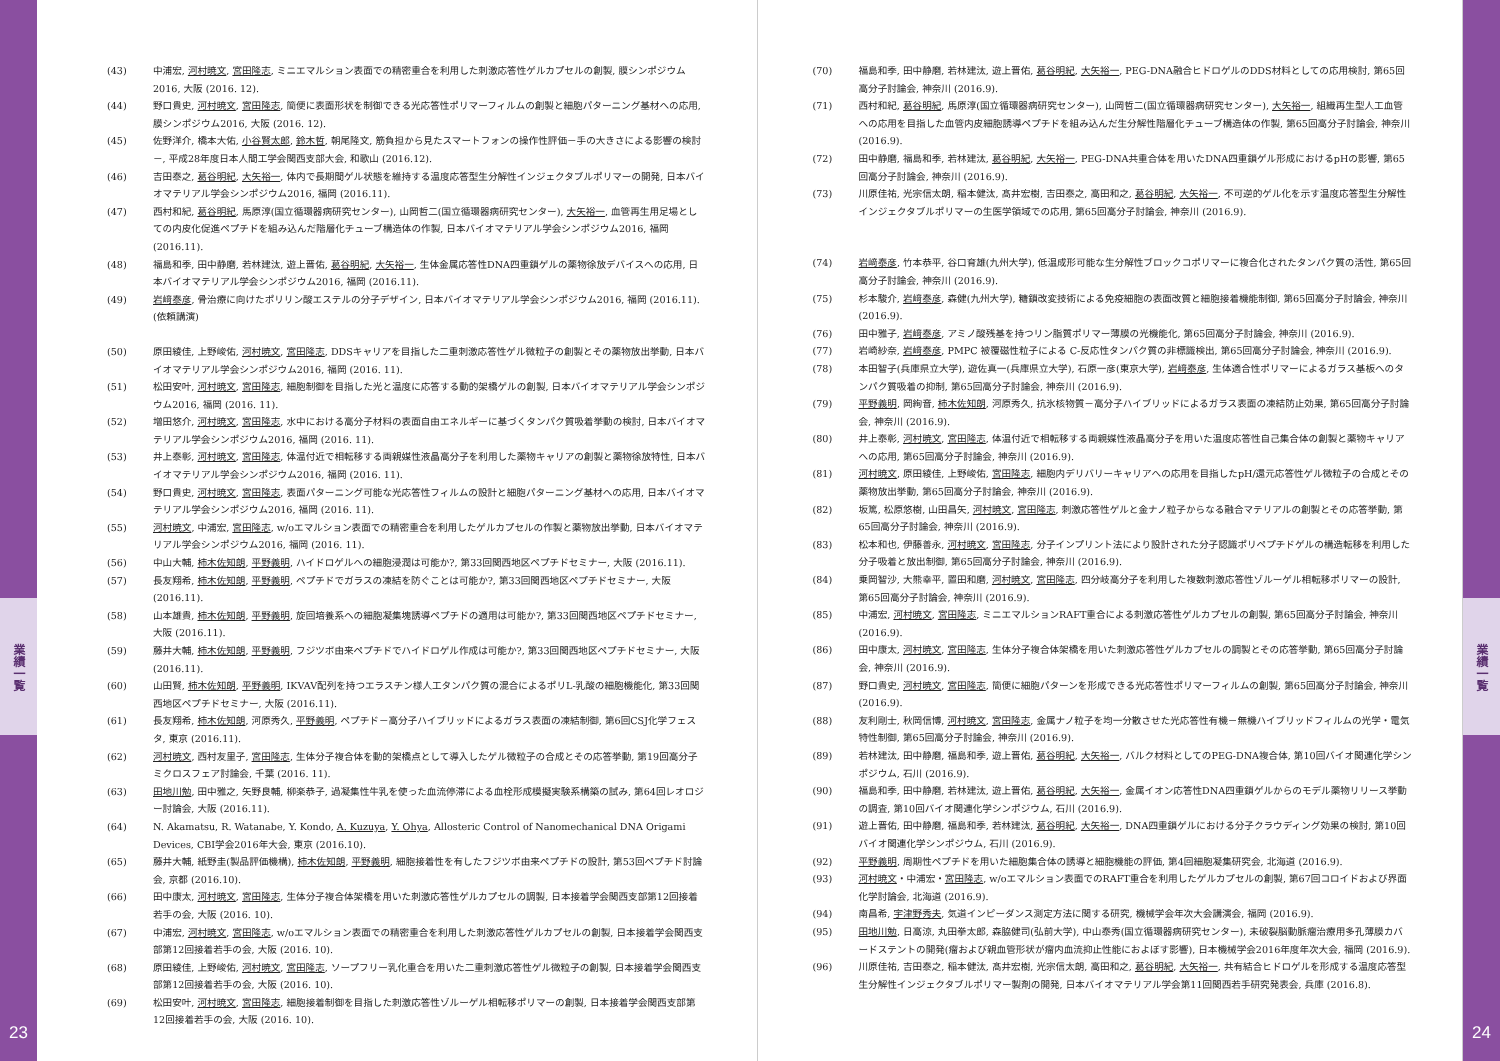業績一覧
23
(43) 中浦宏, 河村暁文, 宮田隆志, ミニエマルション表面での精密重合を利用した刺激応答性ゲルカプセルの創製, 膜シンポジウム2016, 大阪 (2016. 12).
(44) 野口貴史, 河村暁文, 宮田隆志, 簡便に表面形状を制御できる光応答性ポリマーフィルムの創製と細胞パターニング基材への応用, 膜シンポジウム2016, 大阪 (2016. 12).
(45) 佐野洋介, 橋本大佑, 小谷賢太郎, 鈴木哲, 朝尾隆文, 筋負担から見たスマートフォンの操作性評価－手の大きさによる影響の検討－, 平成28年度日本人間工学会関西支部大会, 和歌山 (2016.12).
(46) 吉田泰之, 葛谷明紀, 大矢裕一, 体内で長期間ゲル状態を維持する温度応答型生分解性インジェクタブルポリマーの開発, 日本バイオマテリアル学会シンポジウム2016, 福岡 (2016.11).
(47) 西村和紀, 葛谷明紀, 馬原淳(国立循環器病研究センター), 山岡哲二(国立循環器病研究センター), 大矢裕一, 血管再生用足場としての内皮化促進ペプチドを組み込んだ階層化チューブ構造体の作製, 日本バイオマテリアル学会シンポジウム2016, 福岡 (2016.11).
(48) 福島和季, 田中静磨, 若林建汰, 遊上晋佑, 葛谷明紀, 大矢裕一, 生体金属応答性DNA四重鎖ゲルの薬物徐放デバイスへの応用, 日本バイオマテリアル学会シンポジウム2016, 福岡 (2016.11).
(49) 岩﨑泰彦, 骨治療に向けたポリリン酸エステルの分子デザイン, 日本バイオマテリアル学会シンポジウム2016, 福岡 (2016.11). (依頼講演)
(50) 原田綾佳, 上野峻佑, 河村暁文, 宮田隆志, DDSキャリアを目指した二重刺激応答性ゲル微粒子の創製とその薬物放出挙動, 日本バイオマテリアル学会シンポジウム2016, 福岡 (2016. 11).
(51) 松田安叶, 河村暁文, 宮田隆志, 細胞制御を目指した光と温度に応答する動的架橋ゲルの創製, 日本バイオマテリアル学会シンポジウム2016, 福岡 (2016. 11).
(52) 増田悠介, 河村暁文, 宮田隆志, 水中における高分子材料の表面自由エネルギーに基づくタンパク質吸着挙動の検討, 日本バイオマテリアル学会シンポジウム2016, 福岡 (2016. 11).
(53) 井上泰彰, 河村暁文, 宮田隆志, 体温付近で相転移する両親媒性液晶高分子を利用した薬物キャリアの創製と薬物徐放特性, 日本バイオマテリアル学会シンポジウム2016, 福岡 (2016. 11).
(54) 野口貴史, 河村暁文, 宮田隆志, 表面パターニング可能な光応答性フィルムの設計と細胞パターニング基材への応用, 日本バイオマテリアル学会シンポジウム2016, 福岡 (2016. 11).
(55) 河村暁文, 中浦宏, 宮田隆志, w/oエマルション表面での精密重合を利用したゲルカプセルの作製と薬物放出挙動, 日本バイオマテリアル学会シンポジウム2016, 福岡 (2016. 11).
(56) 中山大輔, 柿木佐知朗, 平野義明, ハイドロゲルへの細胞浸潤は可能か?, 第33回関西地区ペプチドセミナー, 大阪 (2016.11).
(57) 長友翔希, 柿木佐知朗, 平野義明, ペプチドでガラスの凍結を防ぐことは可能か?, 第33回関西地区ペプチドセミナー, 大阪 (2016.11).
(58) 山本雄貴, 柿木佐知朗, 平野義明, 旋回培養系への細胞凝集塊誘導ペプチドの適用は可能か?, 第33回関西地区ペプチドセミナー, 大阪 (2016.11).
(59) 藤井大輔, 柿木佐知朗, 平野義明, フジツボ由来ペプチドでハイドロゲル作成は可能か?, 第33回関西地区ペプチドセミナー, 大阪 (2016.11).
(60) 山田賢, 柿木佐知朗, 平野義明, IKVAV配列を持つエラスチン様人工タンパク質の混合によるポリL-乳酸の細胞機能化, 第33回関西地区ペプチドセミナー, 大阪 (2016.11).
(61) 長友翔希, 柿木佐知朗, 河原秀久, 平野義明, ペプチド－高分子ハイブリッドによるガラス表面の凍結制御, 第6回CSJ化学フェスタ, 東京 (2016.11).
(62) 河村暁文, 西村友里子, 宮田隆志, 生体分子複合体を動的架橋点として導入したゲル微粒子の合成とその応答挙動, 第19回高分子ミクロスフェア討論会, 千葉 (2016. 11).
(63) 田地川勉, 田中雅之, 矢野良輔, 柳楽恭子, 過凝集性牛乳を使った血流停滞による血栓形成模擬実験系構築の試み, 第64回レオロジー討論会, 大阪 (2016.11).
(64) N. Akamatsu, R. Watanabe, Y. Kondo, A. Kuzuya, Y. Ohya, Allosteric Control of Nanomechanical DNA Origami Devices, CBI学会2016年大会, 東京 (2016.10).
(65) 藤井大輔, 紙野圭(製品評価機構), 柿木佐知朗, 平野義明, 細胞接着性を有したフジツボ由来ペプチドの設計, 第53回ペプチド討論会, 京都 (2016.10).
(66) 田中康太, 河村暁文, 宮田隆志, 生体分子複合体架橋を用いた刺激応答性ゲルカプセルの調製, 日本接着学会関西支部第12回接着若手の会, 大阪 (2016. 10).
(67) 中浦宏, 河村暁文, 宮田隆志, w/oエマルション表面での精密重合を利用した刺激応答性ゲルカプセルの創製, 日本接着学会関西支部第12回接着若手の会, 大阪 (2016. 10).
(68) 原田綾佳, 上野峻佑, 河村暁文, 宮田隆志, ソープフリー乳化重合を用いた二重刺激応答性ゲル微粒子の創製, 日本接着学会関西支部第12回接着若手の会, 大阪 (2016. 10).
(69) 松田安叶, 河村暁文, 宮田隆志, 細胞接着制御を目指した刺激応答性ゾルーゲル相転移ポリマーの創製, 日本接着学会関西支部第12回接着若手の会, 大阪 (2016. 10).
(70) 福島和季, 田中静磨, 若林建汰, 遊上晋佑, 葛谷明紀, 大矢裕一, PEG-DNA融合ヒドロゲルのDDS材料としての応用検討, 第65回高分子討論会, 神奈川 (2016.9).
(71) 西村和紀, 葛谷明紀, 馬原淳(国立循環器病研究センター), 山岡哲二(国立循環器病研究センター), 大矢裕一, 組織再生型人工血管への応用を目指した血管内皮細胞誘導ペプチドを組み込んだ生分解性階層化チューブ構造体の作製, 第65回高分子討論会, 神奈川 (2016.9).
(72) 田中静磨, 福島和季, 若林建汰, 葛谷明紀, 大矢裕一, PEG-DNA共重合体を用いたDNA四重鎖ゲル形成におけるpHの影響, 第65回高分子討論会, 神奈川 (2016.9).
(73) 川原佳祐, 光宗信太朗, 稲本健汰, 髙井宏樹, 吉田泰之, 高田和之, 葛谷明紀, 大矢裕一, 不可逆的ゲル化を示す温度応答型生分解性インジェクタブルポリマーの生医学領域での応用, 第65回高分子討論会, 神奈川 (2016.9).
(74) 岩﨑泰彦, 竹本恭平, 谷口育雄(九州大学), 低温成形可能な生分解性ブロックコポリマーに複合化されたタンパク質の活性, 第65回高分子討論会, 神奈川 (2016.9).
(75) 杉本駿介, 岩﨑泰彦, 森健(九州大学), 糖鎖改変技術による免疫細胞の表面改質と細胞接着機能制御, 第65回高分子討論会, 神奈川 (2016.9).
(76) 田中雅子, 岩﨑泰彦, アミノ酸残基を持つリン脂質ポリマー薄膜の光機能化, 第65回高分子討論会, 神奈川 (2016.9).
(77) 岩崎紗奈, 岩﨑泰彦, PMPC 被覆磁性粒子による C-反応性タンパク質の非標識検出, 第65回高分子討論会, 神奈川 (2016.9).
(78) 本田智子(兵庫県立大学), 遊佐真一(兵庫県立大学), 石原一彦(東京大学), 岩﨑泰彦, 生体適合性ポリマーによるガラス基板へのタンパク質吸着の抑制, 第65回高分子討論会, 神奈川 (2016.9).
(79) 平野義明, 岡絢音, 柿木佐知朗, 河原秀久, 抗氷核物質－高分子ハイブリッドによるガラス表面の凍結防止効果, 第65回高分子討論会, 神奈川 (2016.9).
(80) 井上泰彰, 河村暁文, 宮田隆志, 体温付近で相転移する両親媒性液晶高分子を用いた温度応答性自己集合体の創製と薬物キャリアへの応用, 第65回高分子討論会, 神奈川 (2016.9).
(81) 河村暁文, 原田綾佳, 上野峻佑, 宮田隆志, 細胞内デリバリーキャリアへの応用を目指したpH/還元応答性ゲル微粒子の合成とその薬物放出挙動, 第65回高分子討論会, 神奈川 (2016.9).
(82) 坂篤, 松原悠樹, 山田昌矢, 河村暁文, 宮田隆志, 刺激応答性ゲルと金ナノ粒子からなる融合マテリアルの創製とその応答挙動, 第65回高分子討論会, 神奈川 (2016.9).
(83) 松本和也, 伊藤善永, 河村暁文, 宮田隆志, 分子インプリント法により設計された分子認識ポリペプチドゲルの構造転移を利用した分子吸着と放出制御, 第65回高分子討論会, 神奈川 (2016.9).
(84) 乗岡智沙, 大熊幸平, 置田和磨, 河村暁文, 宮田隆志, 四分岐高分子を利用した複数刺激応答性ゾルーゲル相転移ポリマーの設計, 第65回高分子討論会, 神奈川 (2016.9).
(85) 中浦宏, 河村暁文, 宮田隆志, ミニエマルションRAFT重合による刺激応答性ゲルカプセルの創製, 第65回高分子討論会, 神奈川 (2016.9).
(86) 田中康太, 河村暁文, 宮田隆志, 生体分子複合体架橋を用いた刺激応答性ゲルカプセルの調製とその応答挙動, 第65回高分子討論会, 神奈川 (2016.9).
(87) 野口貴史, 河村暁文, 宮田隆志, 簡便に細胞パターンを形成できる光応答性ポリマーフィルムの創製, 第65回高分子討論会, 神奈川 (2016.9).
(88) 友利剛士, 秋岡信博, 河村暁文, 宮田隆志, 金属ナノ粒子を均一分散させた光応答性有機－無機ハイブリッドフィルムの光学・電気特性制御, 第65回高分子討論会, 神奈川 (2016.9).
(89) 若林建汰, 田中静磨, 福島和季, 遊上晋佑, 葛谷明紀, 大矢裕一, バルク材料としてのPEG-DNA複合体, 第10回バイオ関連化学シンポジウム, 石川 (2016.9).
(90) 福島和季, 田中静磨, 若林建汰, 遊上晋佑, 葛谷明紀, 大矢裕一, 金属イオン応答性DNA四重鎖ゲルからのモデル薬物リリース挙動の調査, 第10回バイオ関連化学シンポジウム, 石川 (2016.9).
(91) 遊上晋佑, 田中静磨, 福島和季, 若林建汰, 葛谷明紀, 大矢裕一, DNA四重鎖ゲルにおける分子クラウディング効果の検討, 第10回バイオ関連化学シンポジウム, 石川 (2016.9).
(92) 平野義明, 周期性ペプチドを用いた細胞集合体の誘導と細胞機能の評価, 第4回細胞凝集研究会, 北海道 (2016.9).
(93) 河村暁文・中浦宏・宮田隆志, w/oエマルション表面でのRAFT重合を利用したゲルカプセルの創製, 第67回コロイドおよび界面化学討論会, 北海道 (2016.9).
(94) 南昌希, 宇津野秀夫, 気道インピーダンス測定方法に関する研究, 機械学会年次大会講演会, 福岡 (2016.9).
(95) 田地川勉, 日高涼, 丸田拳太郎, 森脇健司(弘前大学), 中山泰秀(国立循環器病研究センター), 未破裂脳動脈瘤治療用多孔薄膜カバードステントの開発(瘤および親血管形状が瘤内血流抑止性能におよぼす影響), 日本機械学会2016年度年次大会, 福岡 (2016.9).
(96) 川原佳祐, 吉田泰之, 稲本健汰, 髙井宏樹, 光宗信太朗, 高田和之, 葛谷明紀, 大矢裕一, 共有結合ヒドロゲルを形成する温度応答型生分解性インジェクタブルポリマー製剤の開発, 日本バイオマテリアル学会第11回関西若手研究発表会, 兵庫 (2016.8).
業績一覧
24